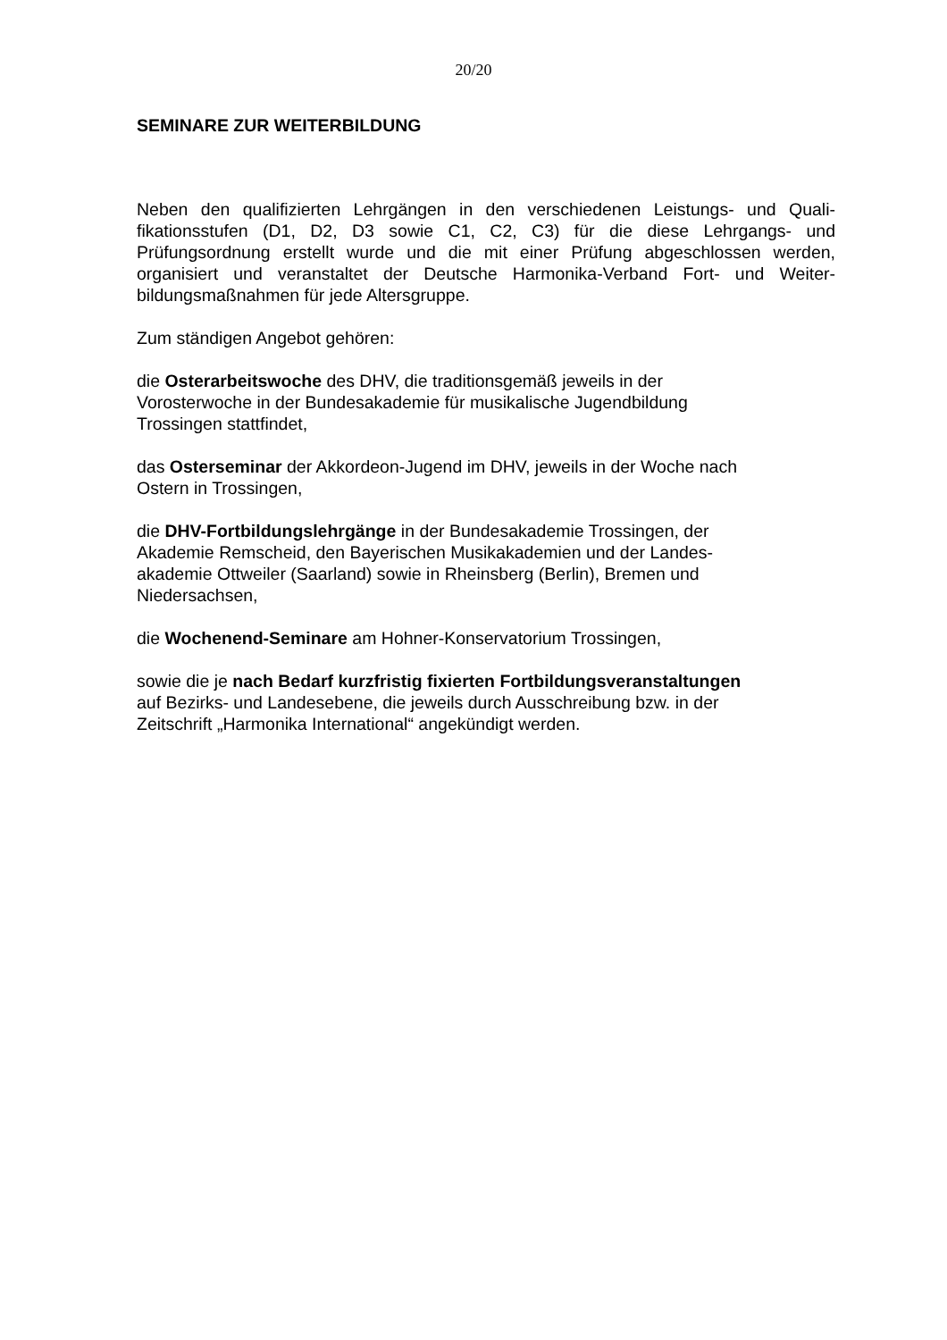20/20
SEMINARE ZUR WEITERBILDUNG
Neben den qualifizierten Lehrgängen in den verschiedenen Leistungs- und Quali-fikationsstufen (D1, D2, D3 sowie C1, C2, C3) für die diese Lehrgangs- und Prüfungsordnung erstellt wurde und die mit einer Prüfung abgeschlossen werden, organisiert und veranstaltet der Deutsche Harmonika-Verband Fort- und Weiter-bildungsmaßnahmen für jede Altersgruppe.
Zum ständigen Angebot gehören:
die Osterarbeitswoche des DHV, die traditionsgemäß jeweils in der
Vorosterwoche in der Bundesakademie für musikalische Jugendbildung
Trossingen stattfindet,
das Osterseminar der Akkordeon-Jugend im DHV, jeweils in der Woche nach
Ostern in Trossingen,
die DHV-Fortbildungslehrgänge in der Bundesakademie Trossingen, der
Akademie Remscheid, den Bayerischen Musikakademien und der Landes-
akademie Ottweiler (Saarland) sowie in Rheinsberg (Berlin), Bremen und
Niedersachsen,
die Wochenend-Seminare am Hohner-Konservatorium Trossingen,
sowie die je nach Bedarf kurzfristig fixierten Fortbildungsveranstaltungen
auf Bezirks- und Landesebene, die jeweils durch Ausschreibung bzw. in der
Zeitschrift „Harmonika International“ angekündigt werden.